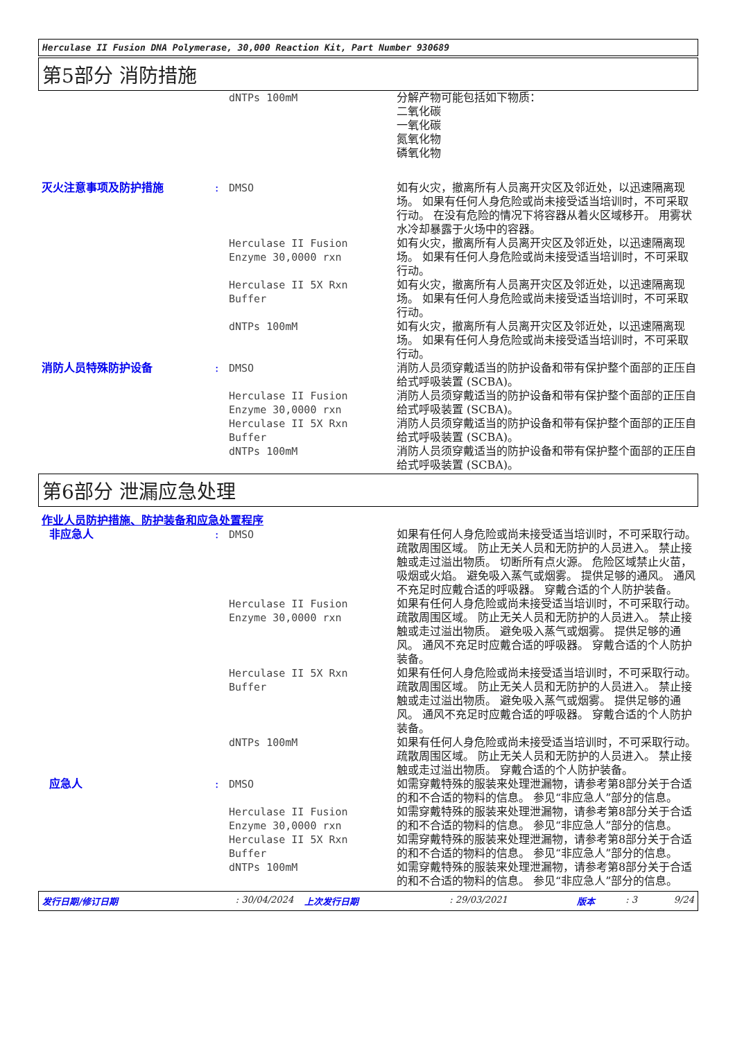Herculase II Fusion DNA Polymerase, 30,000 Reaction Kit, Part Number 930689
第5部分 消防措施
dNTPs 100mM 分解产物可能包括如下物质：
二氧化碳
一氧化碳
氮氧化物
磷氧化物
灭火注意事项及防护措施 : DMSO 如有火灾，撤离所有人员离开灾区及邻近处，以迅速隔离现场。 如果有任何人身危险或尚未接受适当培训时，不可采取行动。 在没有危险的情况下将容器从着火区域移开。 用雾状水冷却暴露于火场中的容器。
Herculase II Fusion
Enzyme 30,0000 rxn
如有火灾，撤离所有人员离开灾区及邻近处，以迅速隔离现场。 如果有任何人身危险或尚未接受适当培训时，不可采取行动。
Herculase II 5X Rxn
Buffer
如有火灾，撤离所有人员离开灾区及邻近处，以迅速隔离现场。 如果有任何人身危险或尚未接受适当培训时，不可采取行动。
dNTPs 100mM 如有火灾，撤离所有人员离开灾区及邻近处，以迅速隔离现场。 如果有任何人身危险或尚未接受适当培训时，不可采取行动。
消防人员特殊防护设备 : DMSO 消防人员须穿戴适当的防护设备和带有保护整个面部的正压自给式呼吸装置 (SCBA)。
Herculase II Fusion
Enzyme 30,0000 rxn
消防人员须穿戴适当的防护设备和带有保护整个面部的正压自给式呼吸装置 (SCBA)。
Herculase II 5X Rxn
Buffer
消防人员须穿戴适当的防护设备和带有保护整个面部的正压自给式呼吸装置 (SCBA)。
dNTPs 100mM 消防人员须穿戴适当的防护设备和带有保护整个面部的正压自给式呼吸装置 (SCBA)。
第6部分 泄漏应急处理
作业人员防护措施、防护装备和应急处置程序
非应急人 : DMSO 如果有任何人身危险或尚未接受适当培训时，不可采取行动。 疏散周围区域。 防止无关人员和无防护的人员进入。 禁止接触或走过溢出物质。 切断所有点火源。 危险区域禁止火苗，吸烟或火焰。 避免吸入蒸气或烟雾。 提供足够的通风。 通风不充足时应戴合适的呼吸器。 穿戴合适的个人防护装备。
Herculase II Fusion
Enzyme 30,0000 rxn
如果有任何人身危险或尚未接受适当培训时，不可采取行动。 疏散周围区域。 防止无关人员和无防护的人员进入。 禁止接触或走过溢出物质。 避免吸入蒸气或烟雾。 提供足够的通风。 通风不充足时应戴合适的呼吸器。 穿戴合适的个人防护装备。
Herculase II 5X Rxn
Buffer
如果有任何人身危险或尚未接受适当培训时，不可采取行动。 疏散周围区域。 防止无关人员和无防护的人员进入。 禁止接触或走过溢出物质。 避免吸入蒸气或烟雾。 提供足够的通风。 通风不充足时应戴合适的呼吸器。 穿戴合适的个人防护装备。
dNTPs 100mM 如果有任何人身危险或尚未接受适当培训时，不可采取行动。 疏散周围区域。 防止无关人员和无防护的人员进入。 禁止接触或走过溢出物质。 穿戴合适的个人防护装备。
应急人 : DMSO 如需穿戴特殊的服装来处理泄漏物，请参考第8部分关于合适的和不合适的物料的信息。 参见“非应急人”部分的信息。
Herculase II Fusion
Enzyme 30,0000 rxn
如需穿戴特殊的服装来处理泄漏物，请参考第8部分关于合适的和不合适的物料的信息。 参见“非应急人”部分的信息。
Herculase II 5X Rxn
Buffer
如需穿戴特殊的服装来处理泄漏物，请参考第8部分关于合适的和不合适的物料的信息。 参见“非应急人”部分的信息。
dNTPs 100mM 如需穿戴特殊的服装来处理泄漏物，请参考第8部分关于合适的和不合适的物料的信息。 参见“非应急人”部分的信息。
发行日期/修订日期: 30/04/2024 上次发行日期: 29/03/2021 版本: 3 9/24